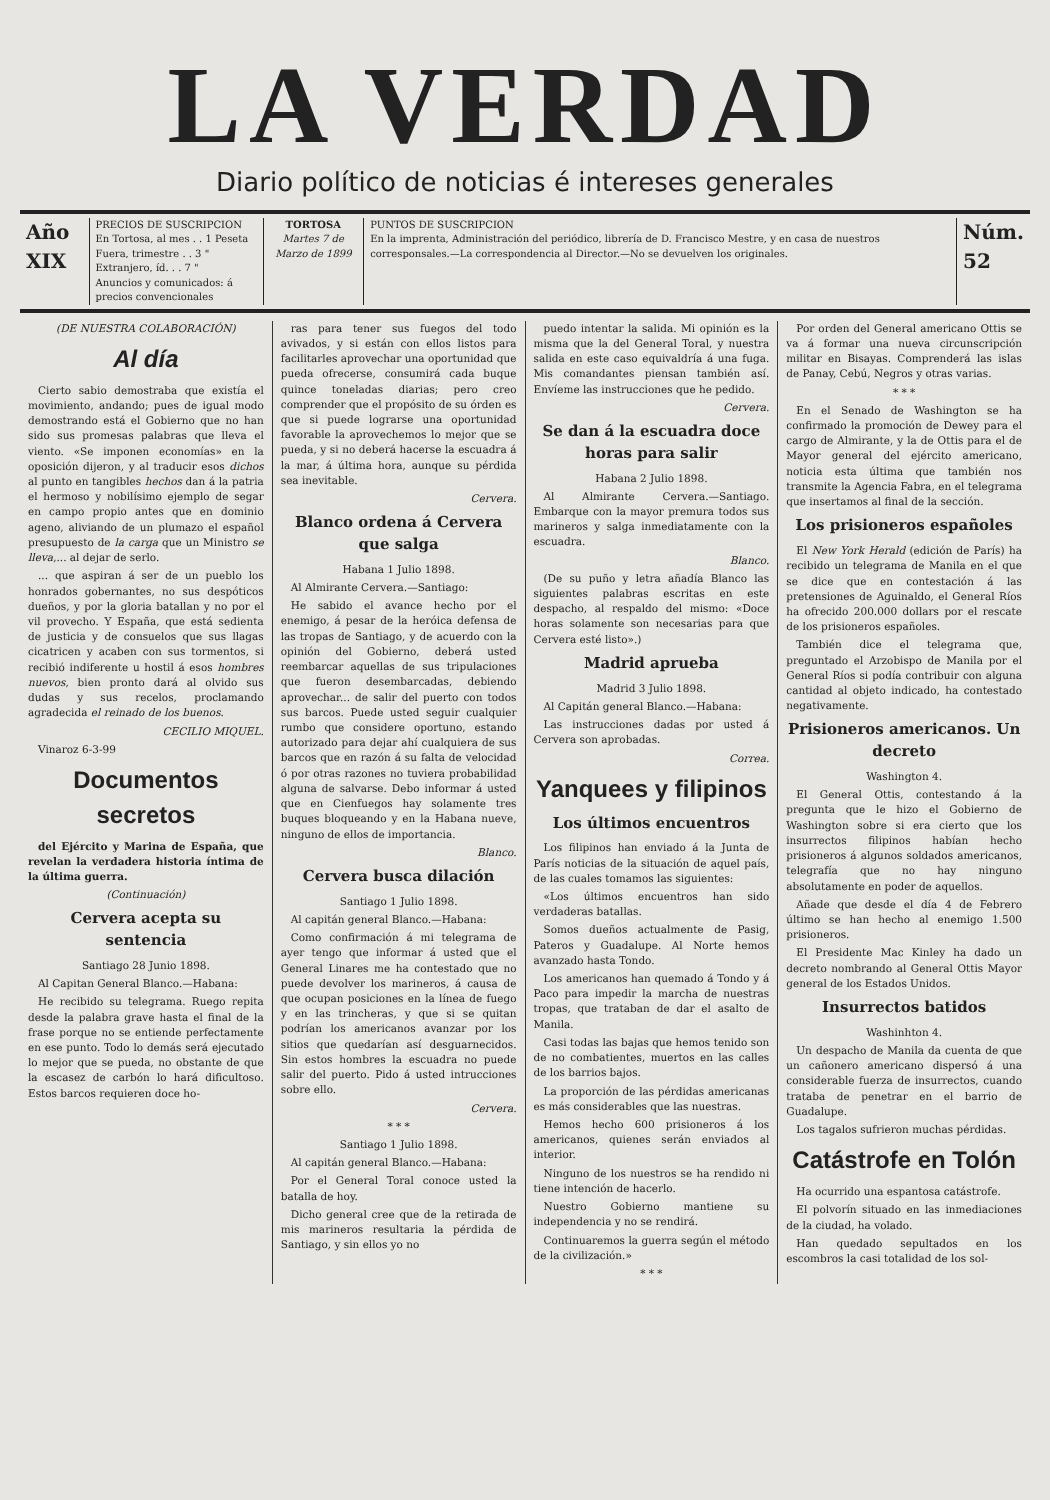LA VERDAD
Diario político de noticias é intereses generales
Año XIX
PRECIOS DE SUSCRIPCION
En Tortosa, al mes . . 1 Peseta
Fuera, trimestre . . 3 "
Extranjero, íd. . . 7 "
Anuncios y comunicados: á precios convencionales
TORTOSA
Martes 7 de Marzo de 1899
PUNTOS DE SUSCRIPCION
En la imprenta, Administración del periódico, librería de D. Francisco Mestre, y en casa de nuestros corresponsales.—La correspondencia al Director.—No se devuelven los originales.
Núm. 52
(DE NUESTRA COLABORACIÓN)
Al día
Cierto sabio demostraba que existía el movimiento, andando; pues de igual modo demostrando está el Gobierno que no han sido sus promesas palabras que lleva el viento. «Se imponen economías» en la oposición dijeron, y al traducir esos dichos al punto en tangibles hechos dan á la patria el hermoso y nobilísimo ejemplo de segar en campo propio antes que en dominio ageno, aliviando de un plumazo el español presupuesto de la carga que un Ministro se lleva,... al dejar de serlo.
... que aspiran á ser de un pueblo los honrados gobernantes, no sus despóticos dueños, y por la gloria batallan y no por el vil provecho. Y España, que está sedienta de justicia y de consuelos que sus llagas cicatricen y acaben con sus tormentos, si recibió indiferente u hostil á esos hombres nuevos, bien pronto dará al olvido sus dudas y sus recelos, proclamando agradecida el reinado de los buenos.
CECILIO MIQUEL.
Vinaroz 6-3-99
Documentos secretos
del Ejército y Marina de España, que revelan la verdadera historia íntima de la última guerra.
(Continuación)
Cervera acepta su sentencia
Santiago 28 Junio 1898.
Al Capitan General Blanco.—Habana:
He recibido su telegrama. Ruego repita desde la palabra grave hasta el final de la frase porque no se entiende perfectamente en ese punto. Todo lo demás será ejecutado lo mejor que se pueda, no obstante de que la escasez de carbón lo hará dificultoso. Estos barcos requieren doce ho-
ras para tener sus fuegos del todo avivados, y si están con ellos listos para facilitarles aprovechar una oportunidad que pueda ofrecerse, consumirá cada buque quince toneladas diarias; pero creo comprender que el propósito de su órden es que si puede lograrse una oportunidad favorable la aprovechemos lo mejor que se pueda, y si no deberá hacerse la escuadra á la mar, á última hora, aunque su pérdida sea inevitable.
Cervera.
Blanco ordena á Cervera que salga
Habana 1 Julio 1898.
Al Almirante Cervera.—Santiago:
He sabido el avance hecho por el enemigo, á pesar de la heróica defensa de las tropas de Santiago, y de acuerdo con la opinión del Gobierno, deberá usted reembarcar aquellas de sus tripulaciones que fueron desembarcadas, debiendo aprovechar... de salir del puerto con todos sus barcos. Puede usted seguir cualquier rumbo que considere oportuno, estando autorizado para dejar ahí cualquiera de sus barcos que en razón á su falta de velocidad ó por otras razones no tuviera probabilidad alguna de salvarse. Debo informar á usted que en Cienfuegos hay solamente tres buques bloqueando y en la Habana nueve, ninguno de ellos de importancia.
Blanco.
Cervera busca dilación
Santiago 1 Julio 1898.
Al capitán general Blanco.—Habana:
Como confirmación á mi telegrama de ayer tengo que informar á usted que el General Linares me ha contestado que no puede devolver los marineros, á causa de que ocupan posiciones en la línea de fuego y en las trincheras, y que si se quitan podrían los americanos avanzar por los sitios que quedarían así desguarnecidos. Sin estos hombres la escuadra no puede salir del puerto. Pido á usted intrucciones sobre ello.
Cervera.
* * *
Santiago 1 Julio 1898.
Al capitán general Blanco.—Habana:
Por el General Toral conoce usted la batalla de hoy.
Dicho general cree que de la retirada de mis marineros resultaria la pérdida de Santiago, y sin ellos yo no
puedo intentar la salida. Mi opinión es la misma que la del General Toral, y nuestra salida en este caso equivaldría á una fuga. Mis comandantes piensan también así. Envíeme las instrucciones que he pedido.
Cervera.
Se dan á la escuadra doce horas para salir
Habana 2 Julio 1898.
Al Almirante Cervera.—Santiago. Embarque con la mayor premura todos sus marineros y salga inmediatamente con la escuadra.
Blanco.
(De su puño y letra añadía Blanco las siguientes palabras escritas en este despacho, al respaldo del mismo: «Doce horas solamente son necesarias para que Cervera esté listo».)
Madrid aprueba
Madrid 3 Julio 1898.
Al Capitán general Blanco.—Habana:
Las instrucciones dadas por usted á Cervera son aprobadas.
Correa.
Yanquees y filipinos
Los últimos encuentros
Los filipinos han enviado á la Junta de París noticias de la situación de aquel país, de las cuales tomamos las siguientes:
«Los últimos encuentros han sido verdaderas batallas.
Somos dueños actualmente de Pasig, Pateros y Guadalupe. Al Norte hemos avanzado hasta Tondo.
Los americanos han quemado á Tondo y á Paco para impedir la marcha de nuestras tropas, que trataban de dar el asalto de Manila.
Casi todas las bajas que hemos tenido son de no combatientes, muertos en las calles de los barrios bajos.
La proporción de las pérdidas americanas es más considerables que las nuestras.
Hemos hecho 600 prisioneros á los americanos, quienes serán enviados al interior.
Ninguno de los nuestros se ha rendido ni tiene intención de hacerlo.
Nuestro Gobierno mantiene su independencia y no se rendirá.
Continuaremos la guerra según el método de la civilización.»
* * *
Por orden del General americano Ottis se va á formar una nueva circunscripción militar en Bisayas. Comprenderá las islas de Panay, Cebú, Negros y otras varias.
* * *
En el Senado de Washington se ha confirmado la promoción de Dewey para el cargo de Almirante, y la de Ottis para el de Mayor general del ejército americano, noticia esta última que también nos transmite la Agencia Fabra, en el telegrama que insertamos al final de la sección.
Los prisioneros españoles
El New York Herald (edición de París) ha recibido un telegrama de Manila en el que se dice que en contestación á las pretensiones de Aguinaldo, el General Ríos ha ofrecido 200.000 dollars por el rescate de los prisioneros españoles.
También dice el telegrama que, preguntado el Arzobispo de Manila por el General Ríos si podía contribuir con alguna cantidad al objeto indicado, ha contestado negativamente.
Prisioneros americanos. Un decreto
Washington 4.
El General Ottis, contestando á la pregunta que le hizo el Gobierno de Washington sobre si era cierto que los insurrectos filipinos habían hecho prisioneros á algunos soldados americanos, telegrafía que no hay ninguno absolutamente en poder de aquellos.
Añade que desde el día 4 de Febrero último se han hecho al enemigo 1.500 prisioneros.
El Presidente Mac Kinley ha dado un decreto nombrando al General Ottis Mayor general de los Estados Unidos.
Insurrectos batidos
Washinhton 4.
Un despacho de Manila da cuenta de que un cañonero americano dispersó á una considerable fuerza de insurrectos, cuando trataba de penetrar en el barrio de Guadalupe.
Los tagalos sufrieron muchas pérdidas.
Catástrofe en Tolón
Ha ocurrido una espantosa catástrofe.
El polvorín situado en las inmediaciones de la ciudad, ha volado.
Han quedado sepultados en los escombros la casi totalidad de los sol-